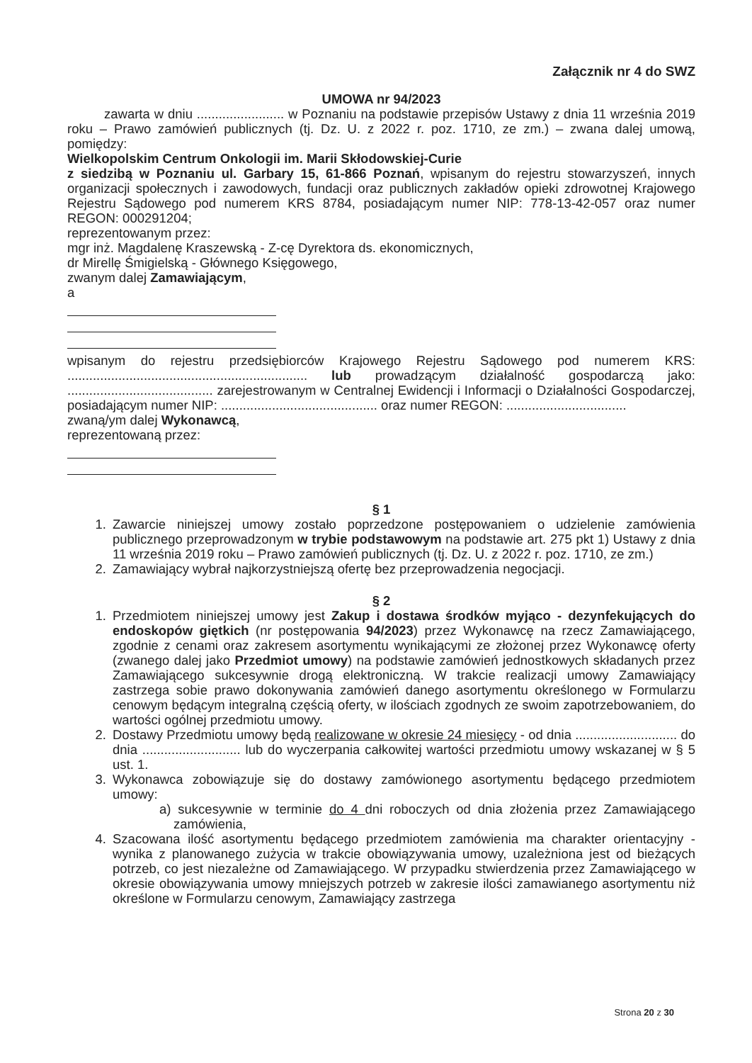Załącznik nr 4 do SWZ
UMOWA nr 94/2023
zawarta w dniu ........................ w Poznaniu na podstawie przepisów Ustawy z dnia 11 września 2019 roku – Prawo zamówień publicznych (tj. Dz. U. z 2022 r. poz. 1710, ze zm.) – zwana dalej umową, pomiędzy:
Wielkopolskim Centrum Onkologii im. Marii Skłodowskiej-Curie
z siedzibą w Poznaniu ul. Garbary 15, 61-866 Poznań, wpisanym do rejestru stowarzyszeń, innych organizacji społecznych i zawodowych, fundacji oraz publicznych zakładów opieki zdrowotnej Krajowego Rejestru Sądowego pod numerem KRS 8784, posiadającym numer NIP: 778-13-42-057 oraz numer REGON: 000291204;
reprezentowanym przez:
mgr inż. Magdalenę Kraszewską - Z-cę Dyrektora ds. ekonomicznych,
dr Mirellę Śmigielską - Głównego Księgowego,
zwanym dalej Zamawiającym,
a
wpisanym do rejestru przedsiębiorców Krajowego Rejestru Sądowego pod numerem KRS: .................................................................. lub prowadzącym działalność gospodarczą jako: ........................................ zarejestrowanym w Centralnej Ewidencji i Informacji o Działalności Gospodarczej, posiadającym numer NIP: ........................................... oraz numer REGON: .................................
zwaną/ym dalej Wykonawcą,
reprezentowaną przez:
§ 1
1. Zawarcie niniejszej umowy zostało poprzedzone postępowaniem o udzielenie zamówienia publicznego przeprowadzonym w trybie podstawowym na podstawie art. 275 pkt 1) Ustawy z dnia 11 września 2019 roku – Prawo zamówień publicznych (tj. Dz. U. z 2022 r. poz. 1710, ze zm.)
2. Zamawiający wybrał najkorzystniejszą ofertę bez przeprowadzenia negocjacji.
§ 2
1. Przedmiotem niniejszej umowy jest Zakup i dostawa środków myjąco - dezynfekujących do endoskopów giętkich (nr postępowania 94/2023) przez Wykonawcę na rzecz Zamawiającego, zgodnie z cenami oraz zakresem asortymentu wynikającymi ze złożonej przez Wykonawcę oferty (zwanego dalej jako Przedmiot umowy) na podstawie zamówień jednostkowych składanych przez Zamawiającego sukcesywnie drogą elektroniczną. W trakcie realizacji umowy Zamawiający zastrzega sobie prawo dokonywania zamówień danego asortymentu określonego w Formularzu cenowym będącym integralną częścią oferty, w ilościach zgodnych ze swoim zapotrzebowaniem, do wartości ogólnej przedmiotu umowy.
2. Dostawy Przedmiotu umowy będą realizowane w okresie 24 miesięcy - od dnia ............................ do dnia ........................... lub do wyczerpania całkowitej wartości przedmiotu umowy wskazanej w § 5 ust. 1.
3. Wykonawca zobowiązuje się do dostawy zamówionego asortymentu będącego przedmiotem umowy:
a) sukcesywnie w terminie do 4 dni roboczych od dnia złożenia przez Zamawiającego zamówienia,
4. Szacowana ilość asortymentu będącego przedmiotem zamówienia ma charakter orientacyjny - wynika z planowanego zużycia w trakcie obowiązywania umowy, uzależniona jest od bieżących potrzeb, co jest niezależne od Zamawiającego. W przypadku stwierdzenia przez Zamawiającego w okresie obowiązywania umowy mniejszych potrzeb w zakresie ilości zamawianego asortymentu niż określone w Formularzu cenowym, Zamawiający zastrzega
Strona 20 z 30